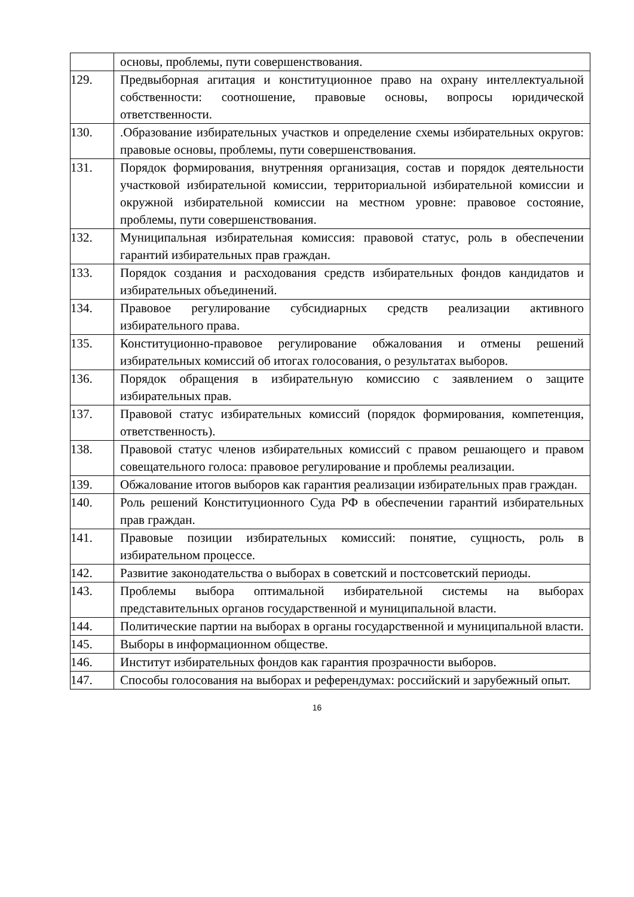| | основы, проблемы, пути совершенствования. |
| 129. | Предвыборная агитация и конституционное право на охрану интеллектуальной собственности: соотношение, правовые основы, вопросы юридической ответственности. |
| 130. | .Образование избирательных участков и определение схемы избирательных округов: правовые основы, проблемы, пути совершенствования. |
| 131. | Порядок формирования, внутренняя организация, состав и порядок деятельности участковой избирательной комиссии, территориальной избирательной комиссии и окружной избирательной комиссии на местном уровне: правовое состояние, проблемы, пути совершенствования. |
| 132. | Муниципальная избирательная комиссия: правовой статус, роль в обеспечении гарантий избирательных прав граждан. |
| 133. | Порядок создания и расходования средств избирательных фондов кандидатов и избирательных объединений. |
| 134. | Правовое регулирование субсидиарных средств реализации активного избирательного права. |
| 135. | Конституционно-правовое регулирование обжалования и отмены решений избирательных комиссий об итогах голосования, о результатах выборов. |
| 136. | Порядок обращения в избирательную комиссию с заявлением о защите избирательных прав. |
| 137. | Правовой статус избирательных комиссий (порядок формирования, компетенция, ответственность). |
| 138. | Правовой статус членов избирательных комиссий с правом решающего и правом совещательного голоса: правовое регулирование и проблемы реализации. |
| 139. | Обжалование итогов выборов как гарантия реализации избирательных прав граждан. |
| 140. | Роль решений Конституционного Суда РФ в обеспечении гарантий избирательных прав граждан. |
| 141. | Правовые позиции избирательных комиссий: понятие, сущность, роль в избирательном процессе. |
| 142. | Развитие законодательства о выборах в советский и постсоветский периоды. |
| 143. | Проблемы выбора оптимальной избирательной системы на выборах представительных органов государственной и муниципальной власти. |
| 144. | Политические партии на выборах в органы государственной и муниципальной власти. |
| 145. | Выборы в информационном обществе. |
| 146. | Институт избирательных фондов как гарантия прозрачности выборов. |
| 147. | Способы голосования на выборах и референдумах: российский и зарубежный опыт. |
16